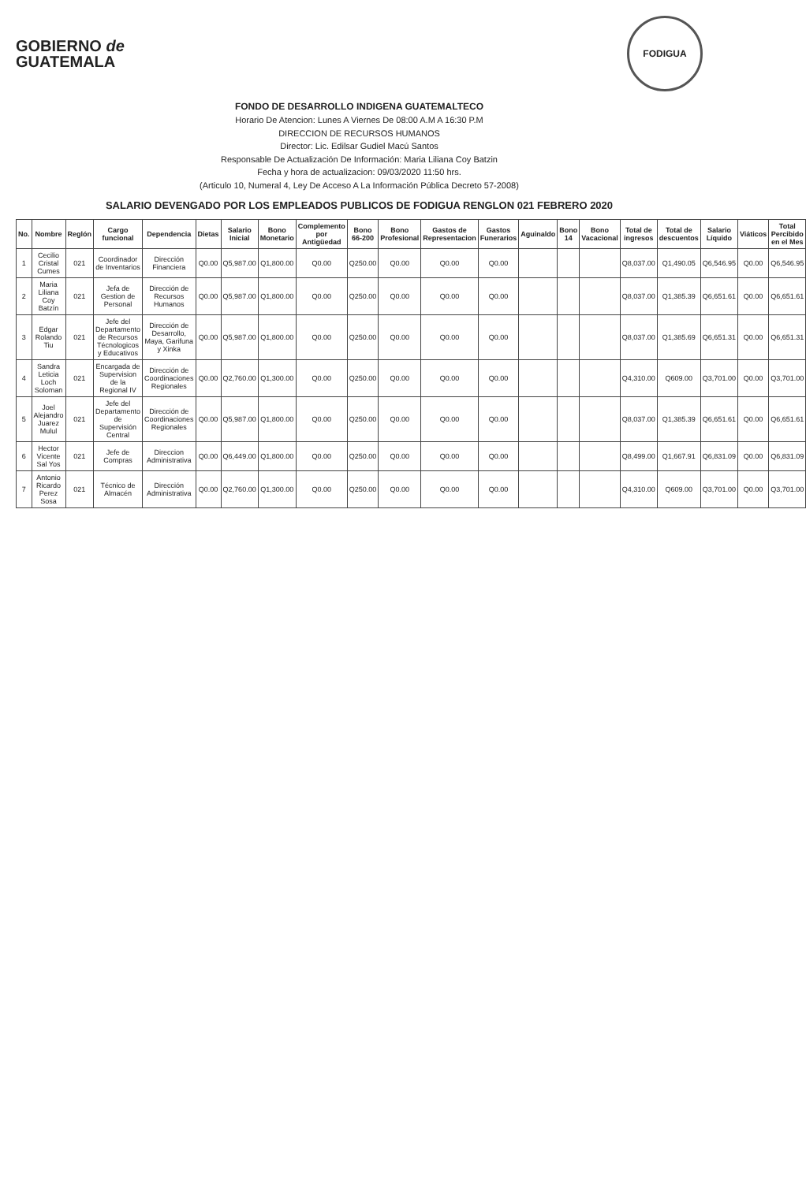GOBIERNO de
GUATEMALA
FODIGUA
FONDO DE DESARROLLO INDIGENA GUATEMALTECO
Horario De Atencion: Lunes A Viernes De 08:00 A.M A 16:30 P.M
DIRECCION DE RECURSOS HUMANOS
Director: Lic. Edilsar Gudiel Macú Santos
Responsable De Actualización De Información: Maria Liliana Coy Batzin
Fecha y hora de actualizacion: 09/03/2020 11:50 hrs.
(Articulo 10, Numeral 4, Ley De Acceso A La Información Pública Decreto 57-2008)
SALARIO DEVENGADO POR LOS EMPLEADOS PUBLICOS DE FODIGUA RENGLON 021 FEBRERO 2020
| No. | Nombre | Reglón | Cargo funcional | Dependencia | Dietas | Salario Inicial | Bono Monetario | Complemento por Antigüedad | Bono 66-200 | Bono Profesional | Gastos de Representacion | Gastos Funerarios | Aguinaldo | Bono 14 | Bono Vacacional | Total de ingresos | Total de descuentos | Salario Líquido | Viáticos | Total Percibido en el Mes |
| --- | --- | --- | --- | --- | --- | --- | --- | --- | --- | --- | --- | --- | --- | --- | --- | --- | --- | --- | --- | --- |
| 1 | Cecilio Cristal Cumes | 021 | Coordinador de Inventarios | Dirección Financiera | Q0.00 | Q5,987.00 | Q1,800.00 | Q0.00 | Q250.00 | Q0.00 | Q0.00 | Q0.00 | | | | Q8,037.00 | Q1,490.05 | Q6,546.95 | Q0.00 | Q6,546.95 |
| 2 | Maria Liliana Coy Batzín | 021 | Jefa de Gestion de Personal | Dirección de Recursos Humanos | Q0.00 | Q5,987.00 | Q1,800.00 | Q0.00 | Q250.00 | Q0.00 | Q0.00 | Q0.00 | | | | Q8,037.00 | Q1,385.39 | Q6,651.61 | Q0.00 | Q6,651.61 |
| 3 | Edgar Rolando Tiu | 021 | Jefe del Departamento de Recursos Técnologicos y Educativos | Dirección de Desarrollo, Maya, Garifuna y Xinka | Q0.00 | Q5,987.00 | Q1,800.00 | Q0.00 | Q250.00 | Q0.00 | Q0.00 | Q0.00 | | | | Q8,037.00 | Q1,385.69 | Q6,651.31 | Q0.00 | Q6,651.31 |
| 4 | Sandra Leticia Loch Soloman | 021 | Encargada de Supervision de la Regional IV | Dirección de Coordinaciones Regionales | Q0.00 | Q2,760.00 | Q1,300.00 | Q0.00 | Q250.00 | Q0.00 | Q0.00 | Q0.00 | | | | Q4,310.00 | Q609.00 | Q3,701.00 | Q0.00 | Q3,701.00 |
| 5 | Joel Alejandro Juarez Mulul | 021 | Jefe del Departamento de Supervisión Central | Dirección de Coordinaciones Regionales | Q0.00 | Q5,987.00 | Q1,800.00 | Q0.00 | Q250.00 | Q0.00 | Q0.00 | Q0.00 | | | | Q8,037.00 | Q1,385.39 | Q6,651.61 | Q0.00 | Q6,651.61 |
| 6 | Hector Vicente Sal Yos | 021 | Jefe de Compras | Direccion Administrativa | Q0.00 | Q6,449.00 | Q1,800.00 | Q0.00 | Q250.00 | Q0.00 | Q0.00 | Q0.00 | | | | Q8,499.00 | Q1,667.91 | Q6,831.09 | Q0.00 | Q6,831.09 |
| 7 | Antonio Ricardo Perez Sosa | 021 | Técnico de Almacén | Dirección Administrativa | Q0.00 | Q2,760.00 | Q1,300.00 | Q0.00 | Q250.00 | Q0.00 | Q0.00 | Q0.00 | | | | Q4,310.00 | Q609.00 | Q3,701.00 | Q0.00 | Q3,701.00 |